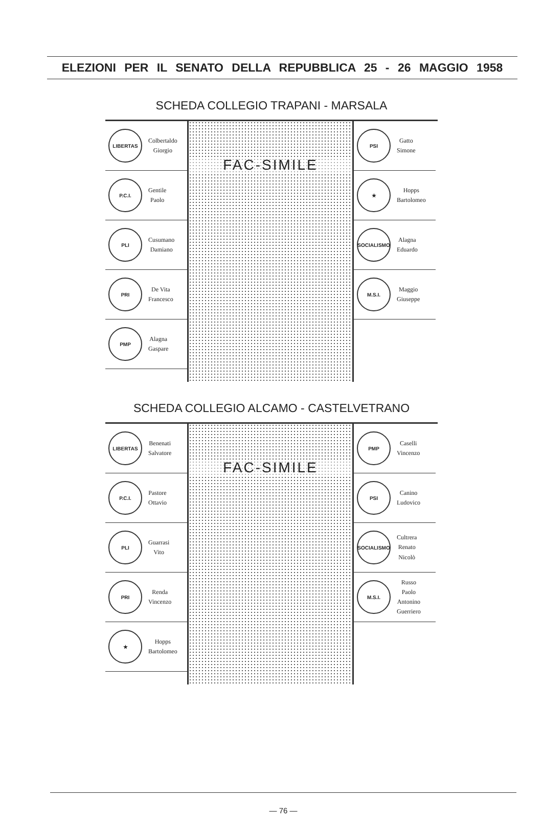ELEZIONI PER IL SENATO DELLA REPUBBLICA 25 - 26 MAGGIO 1958
SCHEDA COLLEGIO TRAPANI - MARSALA
LIBERTAS
Colbertaldo
Giorgio
P.C.I.
Gentile
Paolo
PLI
Cusumano
Damiano
PRI
De Vita
Francesco
PMP
Alagna
Gaspare
FAC-SIMILE
PSI
Gatto
Simone
★
Hopps
Bartolomeo
SOCIALISMO
Alagna
Eduardo
M.S.I.
Maggio
Giuseppe
SCHEDA COLLEGIO ALCAMO - CASTELVETRANO
LIBERTAS
Benenati
Salvatore
P.C.I.
Pastore
Ottavio
PLI
Guarrasi
Vito
PRI
Renda
Vincenzo
★
Hopps
Bartolomeo
FAC-SIMILE
PMP
Caselli
Vincenzo
PSI
Canino
Ludovico
SOCIALISMO
Cultrera
Renato
Nicolò
M.S.I.
Russo
Paolo
Antonino
Guerriero
— 76 —